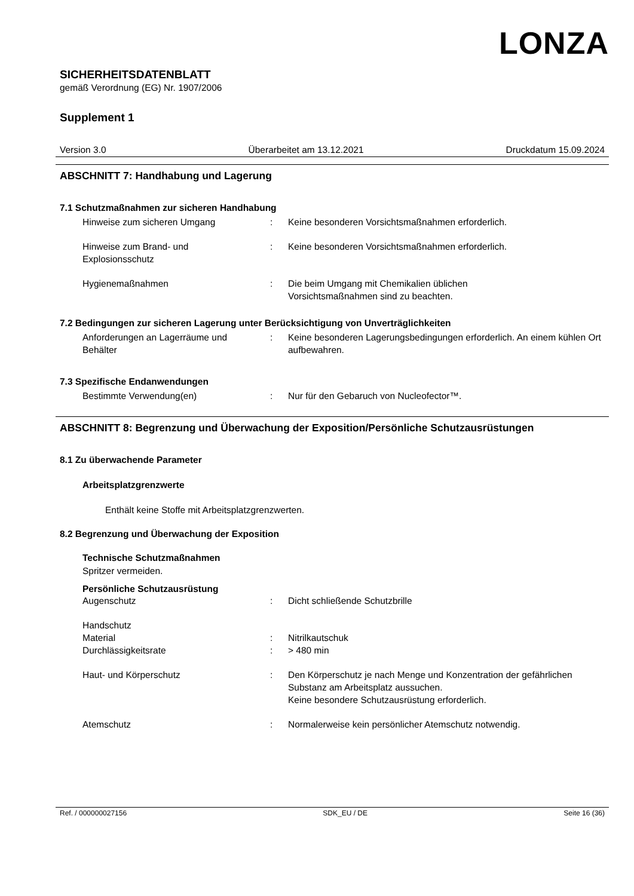LONZA
SICHERHEITSDATENBLATT
gemäß Verordnung (EG) Nr. 1907/2006
Supplement 1
Version 3.0 Überarbeitet am 13.12.2021 Druckdatum 15.09.2024
ABSCHNITT 7: Handhabung und Lagerung
7.1 Schutzmaßnahmen zur sicheren Handhabung
Hinweise zum sicheren Umgang : Keine besonderen Vorsichtsmaßnahmen erforderlich.
Hinweise zum Brand- und Explosionsschutz
: Keine besonderen Vorsichtsmaßnahmen erforderlich.
Hygienemaßnahmen : Die beim Umgang mit Chemikalien üblichen
Vorsichtsmaßnahmen sind zu beachten.
7.2 Bedingungen zur sicheren Lagerung unter Berücksichtigung von Unverträglichkeiten
Anforderungen an Lagerräume und Behälter
: Keine besonderen Lagerungsbedingungen erforderlich. An einem kühlen Ort aufbewahren.
7.3 Spezifische Endanwendungen
Bestimmte Verwendung(en) : Nur für den Gebaruch von Nucleofector™.
ABSCHNITT 8: Begrenzung und Überwachung der Exposition/Persönliche Schutzausrüstungen
8.1 Zu überwachende Parameter
Arbeitsplatzgrenzwerte
Enthält keine Stoffe mit Arbeitsplatzgrenzwerten.
8.2 Begrenzung und Überwachung der Exposition
Technische Schutzmaßnahmen
Spritzer vermeiden.
Persönliche Schutzausrüstung
Augenschutz : Dicht schließende Schutzbrille
Handschutz
Material : Nitrilkautschuk
Durchlässigkeitsrate : > 480 min
Haut- und Körperschutz : Den Körperschutz je nach Menge und Konzentration der gefährlichen Substanz am Arbeitsplatz aussuchen.
Keine besondere Schutzausrüstung erforderlich.
Atemschutz : Normalerweise kein persönlicher Atemschutz notwendig.
Ref. / 000000027156 SDK_EU / DE Seite 16 (36)